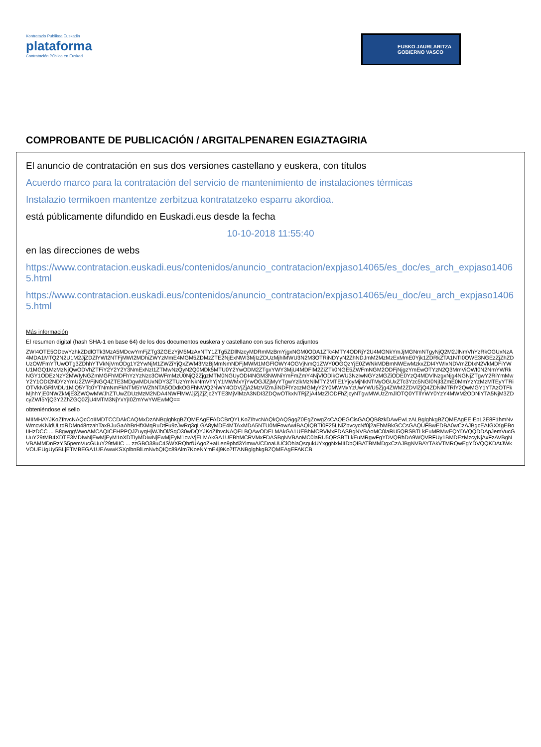Kontratazio Publikoa Euskadin
plataforma
Contratación Pública en Euskadi
EUSKO JAURLARITZA
GOBIERNO VASCO
COMPROBANTE DE PUBLICACIÓN / ARGITALPENAREN EGIAZTAGIRIA
El anuncio de contratación en sus dos versiones castellano y euskera, con títulos
Acuerdo marco para la contratación del servicio de mantenimiento de instalaciones térmicas
Instalazio termikoen mantentze zerbitzua kontratatzeko esparru akordioa.
está públicamente difundido en Euskadi.eus desde la fecha
10-10-2018 11:55:40
en las direcciones de webs
https://www.contratacion.euskadi.eus/contenidos/anuncio_contratacion/expjaso14065/es_doc/es_arch_expjaso14065.html
https://www.contratacion.euskadi.eus/contenidos/anuncio_contratacion/expjaso14065/eu_doc/eu_arch_expjaso14065.html
Más información
El resumen digital (hash SHA-1 en base 64) de los dos documentos euskera y castellano con sus ficheros adjuntos
ZWI4OTE5ODcwYzhkZDdlOTk3MzA5MDcwYmFjZTg3ZGEzYjM5MzAxNTY1ZTg5ZDllNzcyMDRmMzBmYjgxNGM0ODA1ZTc4MTY4ODRjY2U4MGNkYmJjMGNmNTgyNjQ2M2JlNmVhYzRkOGUxNzA4MDA1MTQ2N2U1M2JjZDZlYWI2NTFjMWI2MDhiZWYzMmE4MGM5ZDMzZTE2NjExNWI3MjIzZDUzMjhlMWU3N2M3OTRiNDYyN2ZhNDJmM2MzMzExMmE0Yjk1ZDRkZTA1NTI0OWE3NGEzZjZhZDUzOWFmYTUwOTg3ZDhhYTVkNjVmODg1Y2YwNjM1ZWZiYjQxZWM3MzBjMmNmNDFjMWM1MGFlOWY4OGVjNmQ1ZWY0OGQzYjE0ZWNkMDBmNWEwMzkxZDI4YWIxNDVmZDIxN2VkMDFiYWU1MGQ1MzMzNjQwODVhZTFiY2Y2Y2Y3NmExNzI1ZTMwNzQyN2Q0MDk5MTU0Y2YwODM2ZTgxYWY3MjU4MDFlM2ZiZTk0NGE5ZWFmNGM2ODFjNjgzYmEwOTYzN2Q3MmViOWI0N2NmYWRkNGY1ODEzNzY2MWIyNGZmMGFhMDFhYzYzNzc3OWFmMzU0NjQ2ZjgzMTM0NGUyODI4NGM3NWNiYmFmZmY4NjVlODlkOWU3NzIwNGYzMGZiODE0YzQ4MDVlNzgxNjg4NGNjZTgwY2RiYmMwY2Y1ODI2NDYzYmU2ZWFjNGQ4ZTE3MDgwMDUxNDY3ZTUzYmNkNmVhYjY1MWMxYjYwOGJlZjMyYTgwYzlkMzNlMTY2MTE1YjcyMjNkNTMyOGUxZTc3Yzc5NGI0NjI3ZmE0MmYzYzMzMTEyYTRiOTVkNGRlMDU1MjQ5YTc0YTNmNmFkNTM5YWZhNTA5ODdkOGFhNWQ2NWY4ODVjZjA2MzVlZmJiNDFlYzczMGMyY2Y0MWMxYzUwYWU5Zjg4ZWM2ZDVlZjQ4ZDNiMTRlY2QwMGY1YTAzOTFkMjhhYjE0NWZkMjE3ZWQwMWJhZTUwZDUzMzM2NDA4NWFlMWJjZjZjZjc2YTE3MjVlMzA3NDI3ZDQwOTkxNTRjZjA4MzZlODFhZjcyNTgwMWUzZmJlOTQ0YTllYWY0YzY4MWM2ODNiYTA5NjM3ZDcyZWI5YjQ3Y2ZhZGQ0ZjU4MTM3NjYxYjI0ZmYwYWEwMQ==
obteniéndose el sello
MIIMHAYJKoZIhvcNAQcCoIIMDTCCDAkCAQMxDzANBglghkgBZQMEAgEFADCBrQYLKoZIhvcNAQkQAQSggZ0EgZowgZcCAQEGCisGAQQB8zkDAwEwLzALBglghkgBZQMEAgEEIEpL2E8F1hmNvWmcvKNldULtdRDMn48rtzahTaxBJuGaAhBrHfXMqRuDtFu9zJwRq3qLGA8yMDE4MTAxMDA5NTU0MFowAwIBAQIQBTI0F25LNiZbvcycNf0j2aEbMBkGCCsGAQUFBwEDBA0wCzAJBgcEAIGXXgEBoIIHzDCC ... B8gwggWwoAMCAQICEHPPQJZuyqHjWJhOl/SqO30wDQYJKoZIhvcNAQELBQAwODELMAkGA1UEBhMCRVMxFDASBgNVBAoMC0laRU5QRSBTLkEuMRMwEQYDVQQDDApJemVucGUuY29tMB4XDTE3MDIwNjEwMjEyM1oXDTIyMDIwNjEwMjEyM1owVjELMAkGA1UEBhMCRVMxFDASBgNVBAoMC0laRU5QRSBTLkEuMRgwFgYDVQRhDA9WQVRFUy1BMDEzMzcyNjAxFzAVBgNVBAMMDnRzYS5pemVucGUuY29tMIIC ... zzGBO38uC4SWXRQhrfUAgoZ+aILen9phd3YimwA/CDoaUUCiOhiaQsqukUYxggNxMIIDbQIBATBMMDgxCzAJBgNVBAYTAkVTMRQwEgYDVQQKDAtJWkVOUEUgUy5BLjETMBEGA1UEAwwKSXplbnBlLmNvbQIQc89Alm7KoeNYmE4j9Ko7fTANBglghkgBZQMEAgEFAKCB